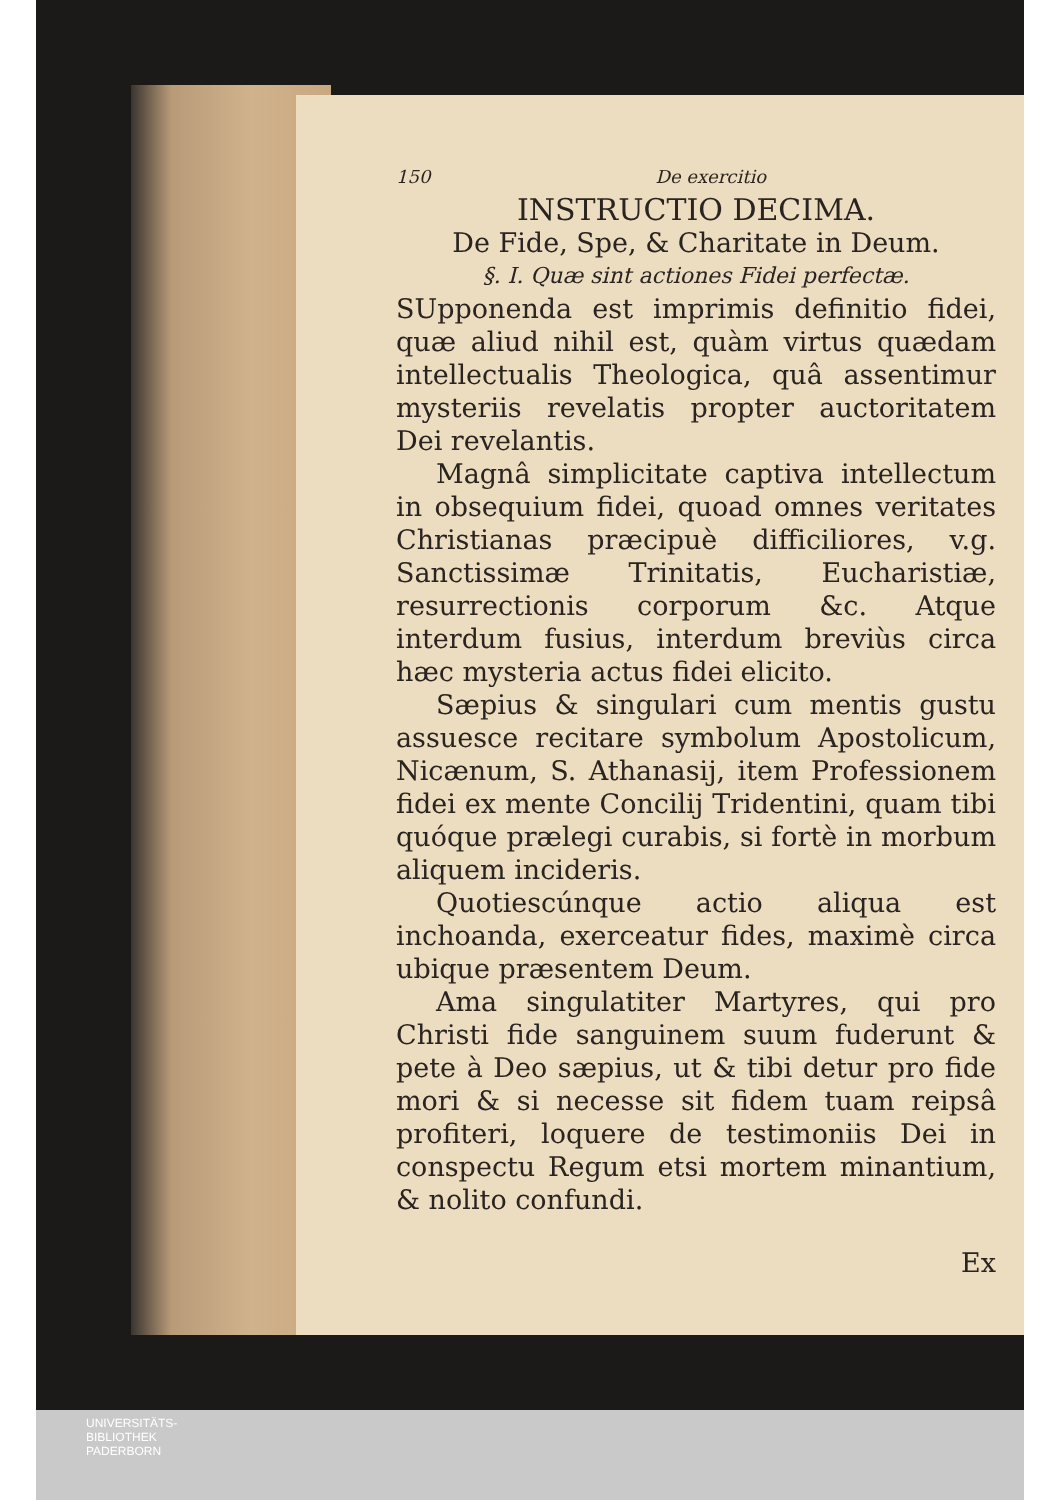150 De exercitio
INSTRUCTIO DECIMA.
De Fide, Spe, & Charitate in Deum.
§. I. Quæ sint actiones Fidei perfectæ.
SUpponenda est imprimis definitio fidei, quæ aliud nihil est, quàm virtus quædam intellectualis Theologica, quâ assentimur mysteriis revelatis propter auctoritatem Dei revelantis.
Magnâ simplicitate captiva intellectum in obsequium fidei, quoad omnes veritates Christianas præcipuè difficiliores, v.g. Sanctissimæ Trinitatis, Eucharistiæ, resurrectionis corporum &c. Atque interdum fusius, interdum breviùs circa hæc mysteria actus fidei elicito.
Sæpius & singulari cum mentis gustu assuesce recitare symbolum Apostolicum, Nicænum, S. Athanasij, item Professionem fidei ex mente Concilij Tridentini, quam tibi quóque prælegi curabis, si fortè in morbum aliquem incideris.
Quotiescúnque actio aliqua est inchoanda, exerceatur fides, maximè circa ubique præsentem Deum.
Ama singulatiter Martyres, qui pro Christi fide sanguinem suum fuderunt & pete à Deo sæpius, ut & tibi detur pro fide mori & si necesse sit fidem tuam reipsâ profiteri, loquere de testimoniis Dei in conspectu Regum etsi mortem minantium, & nolito confundi.
Ex
UNIVERSITÄTS-
BIBLIOTHEK
PADERBORN